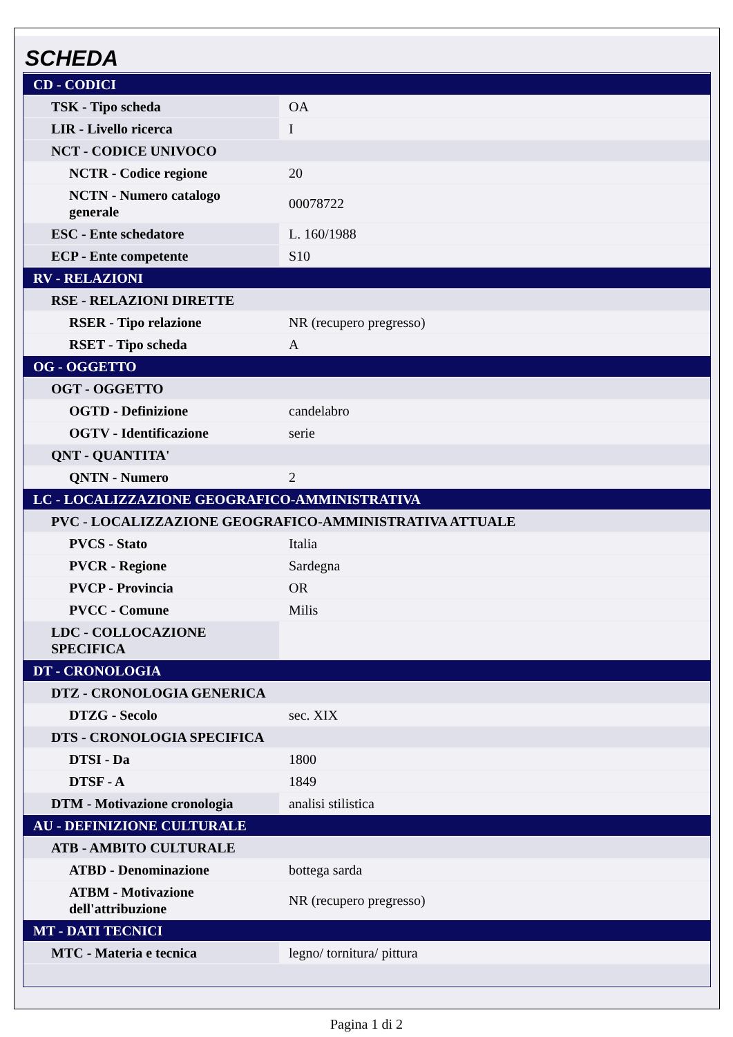SCHEDA
| CD - CODICI | |
| TSK - Tipo scheda | OA |
| LIR - Livello ricerca | I |
| NCT - CODICE UNIVOCO | |
| NCTR - Codice regione | 20 |
| NCTN - Numero catalogo generale | 00078722 |
| ESC - Ente schedatore | L. 160/1988 |
| ECP - Ente competente | S10 |
| RV - RELAZIONI | |
| RSE - RELAZIONI DIRETTE | |
| RSER - Tipo relazione | NR (recupero pregresso) |
| RSET - Tipo scheda | A |
| OG - OGGETTO | |
| OGT - OGGETTO | |
| OGTD - Definizione | candelabro |
| OGTV - Identificazione | serie |
| QNT - QUANTITA' | |
| QNTN - Numero | 2 |
| LC - LOCALIZZAZIONE GEOGRAFICO-AMMINISTRATIVA | |
| PVC - LOCALIZZAZIONE GEOGRAFICO-AMMINISTRATIVA ATTUALE | |
| PVCS - Stato | Italia |
| PVCR - Regione | Sardegna |
| PVCP - Provincia | OR |
| PVCC - Comune | Milis |
| LDC - COLLOCAZIONE SPECIFICA | |
| DT - CRONOLOGIA | |
| DTZ - CRONOLOGIA GENERICA | |
| DTZG - Secolo | sec. XIX |
| DTS - CRONOLOGIA SPECIFICA | |
| DTSI - Da | 1800 |
| DTSF - A | 1849 |
| DTM - Motivazione cronologia | analisi stilistica |
| AU - DEFINIZIONE CULTURALE | |
| ATB - AMBITO CULTURALE | |
| ATBD - Denominazione | bottega sarda |
| ATBM - Motivazione dell'attribuzione | NR (recupero pregresso) |
| MT - DATI TECNICI | |
| MTC - Materia e tecnica | legno/ tornitura/ pittura |
Pagina 1 di 2